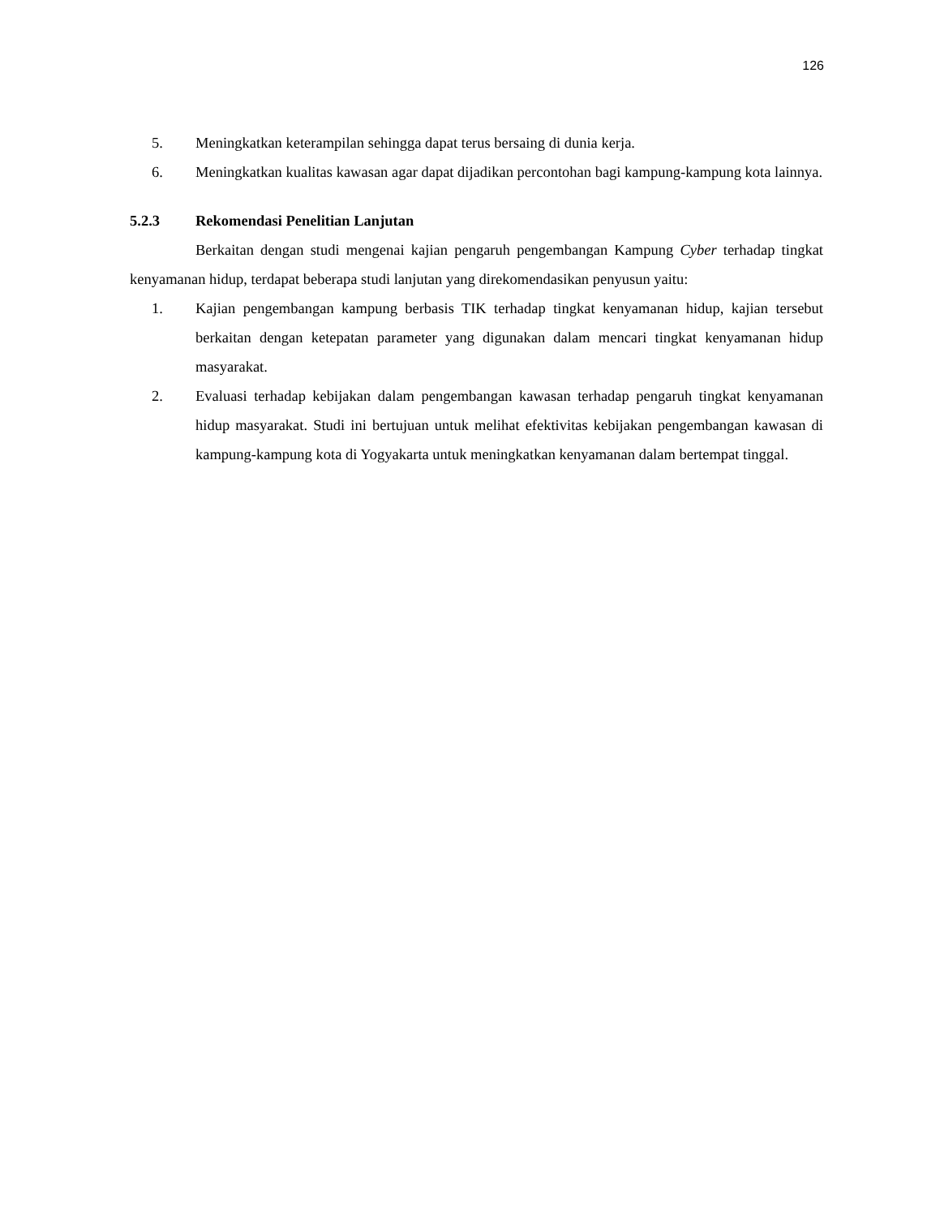126
5. Meningkatkan keterampilan sehingga dapat terus bersaing di dunia kerja.
6. Meningkatkan kualitas kawasan agar dapat dijadikan percontohan bagi kampung-kampung kota lainnya.
5.2.3 Rekomendasi Penelitian Lanjutan
Berkaitan dengan studi mengenai kajian pengaruh pengembangan Kampung Cyber terhadap tingkat kenyamanan hidup, terdapat beberapa studi lanjutan yang direkomendasikan penyusun yaitu:
1. Kajian pengembangan kampung berbasis TIK terhadap tingkat kenyamanan hidup, kajian tersebut berkaitan dengan ketepatan parameter yang digunakan dalam mencari tingkat kenyamanan hidup masyarakat.
2. Evaluasi terhadap kebijakan dalam pengembangan kawasan terhadap pengaruh tingkat kenyamanan hidup masyarakat. Studi ini bertujuan untuk melihat efektivitas kebijakan pengembangan kawasan di kampung-kampung kota di Yogyakarta untuk meningkatkan kenyamanan dalam bertempat tinggal.